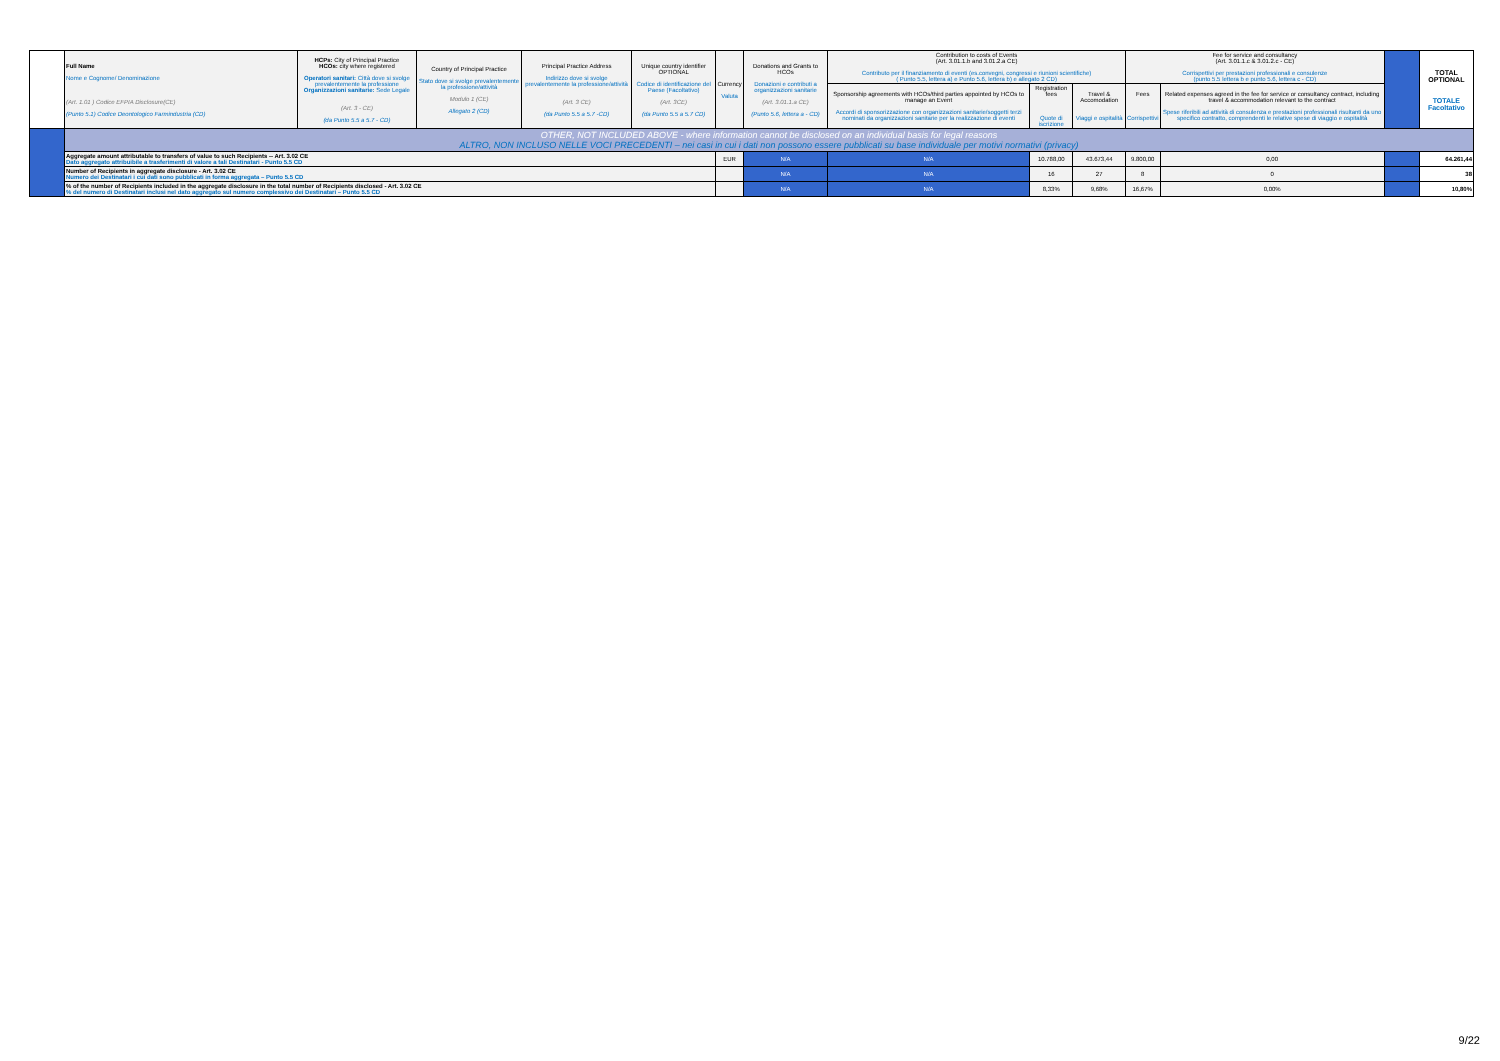| | Full Name Nome e Cognome/ Denominazione (Art. 1.01 ) Codice EFPIA Disclosure(CE) (Punto 5.1) Codice Deontologico Farmindustria (CD) | HCPs: City of Principal Practice HCOs: city where registered Operatori sanitari: Città dove si svolge prevalentemente la professione Organizzazioni sanitarie: Sede Legale (Art. 3 - CE) (da Punto 5.5 a 5.7 - CD) | Country of Principal Practice Stato dove si svolge prevalentemente la professione/attività Modulo 1 (CE) Allegato 2 (CD) | Principal Practice Address Indirizzo dove si svolge prevalentemente la professione/attività (Art. 3 CE) (da Punto 5.5 a 5.7 -CD) | Unique country identifier OPTIONAL Codice di identificazione del Paese (Facoltativo) (Art. 3CE) (da Punto 5.5 a 5.7 CD) | Currency Valuta | Donations and Grants to HCOs Donazioni e contributi a organizzazioni sanitarie (Art. 3.01.1.a CE) (Punto 5.6, lettera a - CD) | Contribution to costs of Events (Art. 3.01.1.b and 3.01.2.a CE) Contributo per il finanziamento di eventi (es.convegni, congressi e riunioni scientifiche) ( Punto 5.5, lettera a) e Punto 5.6, lettera b) e allegato 2 CD) | | | Fee for service and consultancy (Art. 3.01.1.c & 3.01.2.c - CE) Corrispettivi per prestazioni professionali e consulenze (punto 5.5 lettera b e punto 5.6, lettera c - CD) | | | TOTAL OPTIONAL TOTALE Facoltativo |
| | | | | | | | | Sponsorship agreements with HCOs/third parties appointed by HCOs to manage an Event Accordi di sponsorizzazione con organizzazioni sanitarie/soggetti terzi nominati da organizzazioni sanitarie per la realizzazione di eventi | Registration fees Quote di iscrizione | Travel & Accomodation Viaggi e ospitalità | Fees Corrispettivi | Related expenses agreed in the fee for service or consultancy contract, including travel & accommodation relevant to the contract Spese riferibili ad attività di consulenza e prestazioni professionali risultanti da uno specifico contratto, comprendenti le relative spese di viaggio e ospitalità | | |
| | OTHER, NOT INCLUDED ABOVE - where information cannot be disclosed on an individual basis for legal reasons ALTRO, NON INCLUSO NELLE VOCI PRECEDENTI – nei casi in cui i dati non possono essere pubblicati su base individuale per motivi normativi (privacy) | | | | | | | | | | | | | |
| | Aggregate amount attributable to transfers of value to such Recipients -- Art. 3.02 CE Dato aggregato attribuibile a trasferimenti di valore a tali Destinatari - Punto 5.5 CD | | | | | EUR | N/A | N/A | 10.788,00 | 43.673,44 | 9.800,00 | 0,00 | | 64.261,44 |
| | Number of Recipients in aggregate disclosure - Art. 3.02 CE Numero dei Destinatari i cui dati sono pubblicati in forma aggregata – Punto 5.5 CD | | | | | | N/A | N/A | 16 | 27 | 8 | 0 | | 38 |
| | % of the number of Recipients included in the aggregate disclosure in the total number of Recipients disclosed - Art. 3.02 CE % del numero di Destinatari inclusi nel dato aggregato sul numero complessivo dei Destinatari – Punto 5.5 CD | | | | | | N/A | N/A | 8,33% | 9,68% | 16,67% | 0,00% | | 10,80% |
9/22